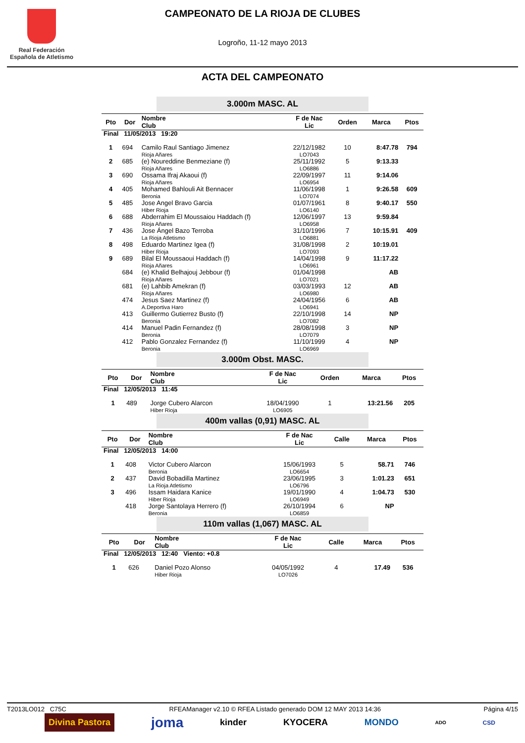Real Federación
Española de Atletismo
CAMPEONATO DE LA RIOJA DE CLUBES
Logroño, 11-12 mayo 2013
ACTA DEL CAMPEONATO
3.000m MASC. AL
| Pto | Dor | Nombre Club | F de Nac Lic | Orden | Marca | Ptos |
| --- | --- | --- | --- | --- | --- | --- |
| Final 11/05/2013 19:20 | | | | | | |
| 1 | 694 | Camilo Raul Santiago Jimenez Rioja Añares | 22/12/1982 LO7043 | 10 | 8:47.78 | 794 |
| 2 | 685 | (e) Noureddine Benmeziane (f) Rioja Añares | 25/11/1992 LO6886 | 5 | 9:13.33 | |
| 3 | 690 | Ossama Ifraj Akaoui (f) Rioja Añares | 22/09/1997 LO6954 | 11 | 9:14.06 | |
| 4 | 405 | Mohamed Bahlouli Ait Bennacer Beronia | 11/06/1998 LO7074 | 1 | 9:26.58 | 609 |
| 5 | 485 | Jose Angel Bravo Garcia Hiber Rioja | 01/07/1961 LO6140 | 8 | 9:40.17 | 550 |
| 6 | 688 | Abderrahim El Moussaiou Haddach (f) Rioja Añares | 12/06/1997 LO6958 | 13 | 9:59.84 | |
| 7 | 436 | Jose Ángel Bazo Terroba La Rioja Atletismo | 31/10/1996 LO6881 | 7 | 10:15.91 | 409 |
| 8 | 498 | Eduardo Martinez Igea (f) Hiber Rioja | 31/08/1998 LO7093 | 2 | 10:19.01 | |
| 9 | 689 | Bilal El Moussaoui Haddach (f) Rioja Añares | 14/04/1998 LO6961 | 9 | 11:17.22 | |
| | 684 | (e) Khalid Belhajouj Jebbour (f) Rioja Añares | 01/04/1998 LO7021 | | AB | |
| | 681 | (e) Lahbib Amekran (f) Rioja Añares | 03/03/1993 LO6980 | 12 | AB | |
| | 474 | Jesus Saez Martinez (f) A.Deportiva Haro | 24/04/1956 LO6941 | 6 | AB | |
| | 413 | Guillermo Gutierrez Busto (f) Beronia | 22/10/1998 LO7082 | 14 | NP | |
| | 414 | Manuel Padin Fernandez (f) Beronia | 28/08/1998 LO7079 | 3 | NP | |
| | 412 | Pablo Gonzalez Fernandez (f) Beronia | 11/10/1999 LO6969 | 4 | NP | |
3.000m Obst. MASC.
| Pto | Dor | Nombre Club | F de Nac Lic | Orden | Marca | Ptos |
| --- | --- | --- | --- | --- | --- | --- |
| Final 12/05/2013 11:45 | | | | | | |
| 1 | 489 | Jorge Cubero Alarcon Hiber Rioja | 18/04/1990 LO6905 | 1 | 13:21.56 | 205 |
400m vallas (0,91) MASC. AL
| Pto | Dor | Nombre Club | F de Nac Lic | Calle | Marca | Ptos |
| --- | --- | --- | --- | --- | --- | --- |
| Final 12/05/2013 14:00 | | | | | | |
| 1 | 408 | Victor Cubero Alarcon Beronia | 15/06/1993 LO6654 | 5 | 58.71 | 746 |
| 2 | 437 | David Bobadilla Martinez La Rioja Atletismo | 23/06/1995 LO6796 | 3 | 1:01.23 | 651 |
| 3 | 496 | Issam Haidara Kanice Hiber Rioja | 19/01/1990 LO6949 | 4 | 1:04.73 | 530 |
| | 418 | Jorge Santolaya Herrero (f) Beronia | 26/10/1994 LO6859 | 6 | NP | |
110m vallas (1,067) MASC. AL
| Pto | Dor | Nombre Club | F de Nac Lic | Calle | Marca | Ptos |
| --- | --- | --- | --- | --- | --- | --- |
| Final 12/05/2013 12:40 Viento: +0.8 | | | | | | |
| 1 | 626 | Daniel Pozo Alonso Hiber Rioja | 04/05/1992 LO7026 | 4 | 17.49 | 536 |
T2013LO012 C75C RFEAManager v2.10 © RFEA Listado generado DOM 12 MAY 2013 14:36 Página 4/15
Divina Pastora joma kinder KYOCERA MONDO ADO CSD